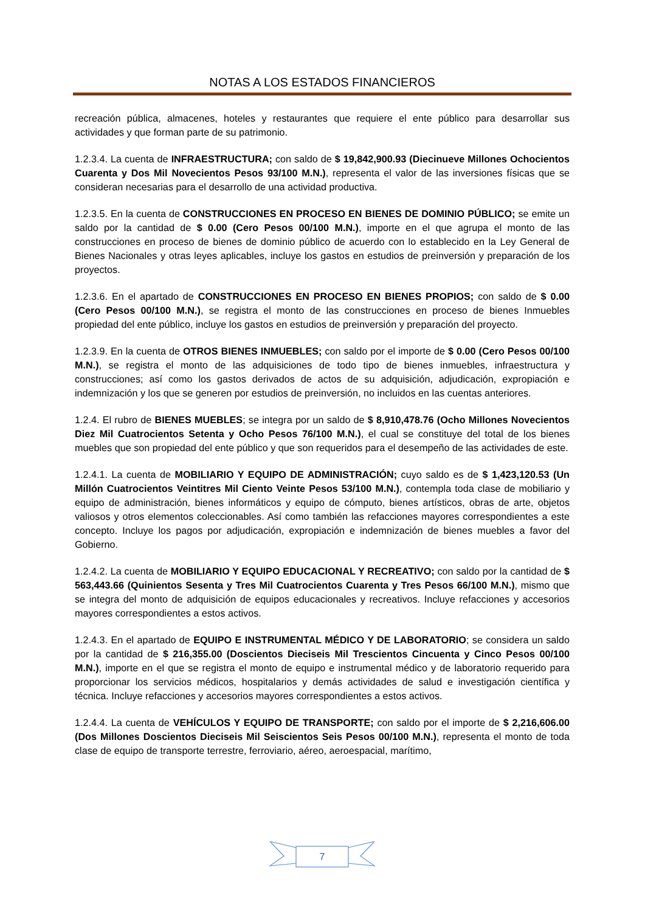NOTAS A LOS ESTADOS FINANCIEROS
recreación pública, almacenes, hoteles y restaurantes que requiere el ente público para desarrollar sus actividades y que forman parte de su patrimonio.
1.2.3.4. La cuenta de INFRAESTRUCTURA; con saldo de $ 19,842,900.93 (Diecinueve Millones Ochocientos Cuarenta y Dos Mil Novecientos Pesos 93/100 M.N.), representa el valor de las inversiones físicas que se consideran necesarias para el desarrollo de una actividad productiva.
1.2.3.5. En la cuenta de CONSTRUCCIONES EN PROCESO EN BIENES DE DOMINIO PÚBLICO; se emite un saldo por la cantidad de $ 0.00 (Cero Pesos 00/100 M.N.), importe en el que agrupa el monto de las construcciones en proceso de bienes de dominio público de acuerdo con lo establecido en la Ley General de Bienes Nacionales y otras leyes aplicables, incluye los gastos en estudios de preinversión y preparación de los proyectos.
1.2.3.6. En el apartado de CONSTRUCCIONES EN PROCESO EN BIENES PROPIOS; con saldo de $ 0.00 (Cero Pesos 00/100 M.N.), se registra el monto de las construcciones en proceso de bienes Inmuebles propiedad del ente público, incluye los gastos en estudios de preinversión y preparación del proyecto.
1.2.3.9. En la cuenta de OTROS BIENES INMUEBLES; con saldo por el importe de $ 0.00 (Cero Pesos 00/100 M.N.), se registra el monto de las adquisiciones de todo tipo de bienes inmuebles, infraestructura y construcciones; así como los gastos derivados de actos de su adquisición, adjudicación, expropiación e indemnización y los que se generen por estudios de preinversión, no incluidos en las cuentas anteriores.
1.2.4. El rubro de BIENES MUEBLES; se integra por un saldo de $ 8,910,478.76 (Ocho Millones Novecientos Diez Mil Cuatrocientos Setenta y Ocho Pesos 76/100 M.N.), el cual se constituye del total de los bienes muebles que son propiedad del ente público y que son requeridos para el desempeño de las actividades de este.
1.2.4.1. La cuenta de MOBILIARIO Y EQUIPO DE ADMINISTRACIÓN; cuyo saldo es de $ 1,423,120.53 (Un Millón Cuatrocientos Veintitres Mil Ciento Veinte Pesos 53/100 M.N.), contempla toda clase de mobiliario y equipo de administración, bienes informáticos y equipo de cómputo, bienes artísticos, obras de arte, objetos valiosos y otros elementos coleccionables. Así como también las refacciones mayores correspondientes a este concepto. Incluye los pagos por adjudicación, expropiación e indemnización de bienes muebles a favor del Gobierno.
1.2.4.2. La cuenta de MOBILIARIO Y EQUIPO EDUCACIONAL Y RECREATIVO; con saldo por la cantidad de $ 563,443.66 (Quinientos Sesenta y Tres Mil Cuatrocientos Cuarenta y Tres Pesos 66/100 M.N.), mismo que se integra del monto de adquisición de equipos educacionales y recreativos. Incluye refacciones y accesorios mayores correspondientes a estos activos.
1.2.4.3. En el apartado de EQUIPO E INSTRUMENTAL MÉDICO Y DE LABORATORIO; se considera un saldo por la cantidad de $ 216,355.00 (Doscientos Dieciseis Mil Trescientos Cincuenta y Cinco Pesos 00/100 M.N.), importe en el que se registra el monto de equipo e instrumental médico y de laboratorio requerido para proporcionar los servicios médicos, hospitalarios y demás actividades de salud e investigación científica y técnica. Incluye refacciones y accesorios mayores correspondientes a estos activos.
1.2.4.4. La cuenta de VEHÍCULOS Y EQUIPO DE TRANSPORTE; con saldo por el importe de $ 2,216,606.00 (Dos Millones Doscientos Dieciseis Mil Seiscientos Seis Pesos 00/100 M.N.), representa el monto de toda clase de equipo de transporte terrestre, ferroviario, aéreo, aeroespacial, marítimo,
7